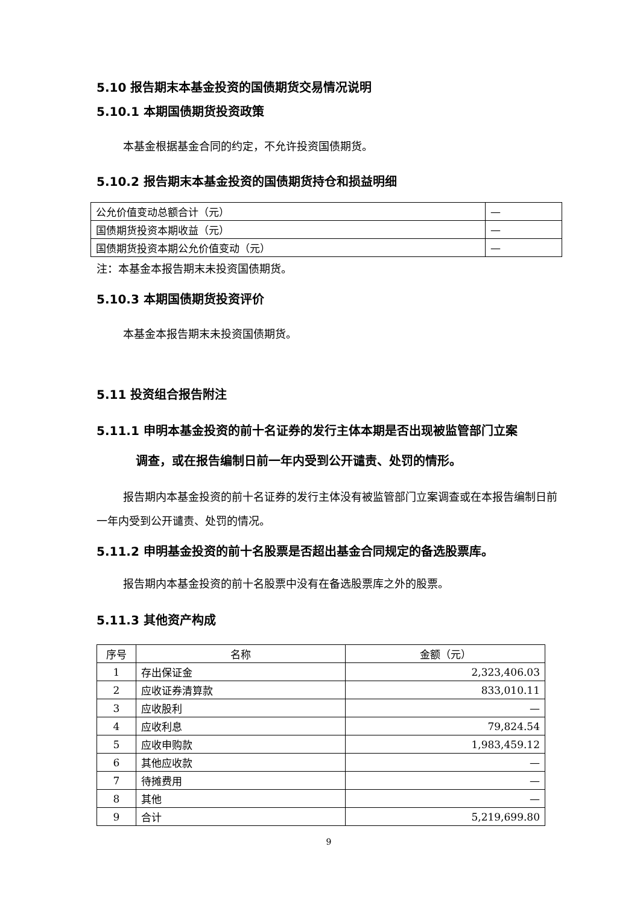5.10 报告期末本基金投资的国债期货交易情况说明
5.10.1 本期国债期货投资政策
本基金根据基金合同的约定，不允许投资国债期货。
5.10.2 报告期末本基金投资的国债期货持仓和损益明细
| 公允价值变动总额合计（元） | — |
| 国债期货投资本期收益（元） | — |
| 国债期货投资本期公允价值变动（元） | — |
注：本基金本报告期末未投资国债期货。
5.10.3 本期国债期货投资评价
本基金本报告期末未投资国债期货。
5.11 投资组合报告附注
5.11.1 申明本基金投资的前十名证券的发行主体本期是否出现被监管部门立案
调查，或在报告编制日前一年内受到公开谴责、处罚的情形。
报告期内本基金投资的前十名证券的发行主体没有被监管部门立案调查或在本报告编制日前一年内受到公开谴责、处罚的情况。
5.11.2 申明基金投资的前十名股票是否超出基金合同规定的备选股票库。
报告期内本基金投资的前十名股票中没有在备选股票库之外的股票。
5.11.3 其他资产构成
| 序号 | 名称 | 金额（元） |
| --- | --- | --- |
| 1 | 存出保证金 | 2,323,406.03 |
| 2 | 应收证券清算款 | 833,010.11 |
| 3 | 应收股利 | — |
| 4 | 应收利息 | 79,824.54 |
| 5 | 应收申购款 | 1,983,459.12 |
| 6 | 其他应收款 | — |
| 7 | 待摊费用 | — |
| 8 | 其他 | — |
| 9 | 合计 | 5,219,699.80 |
9